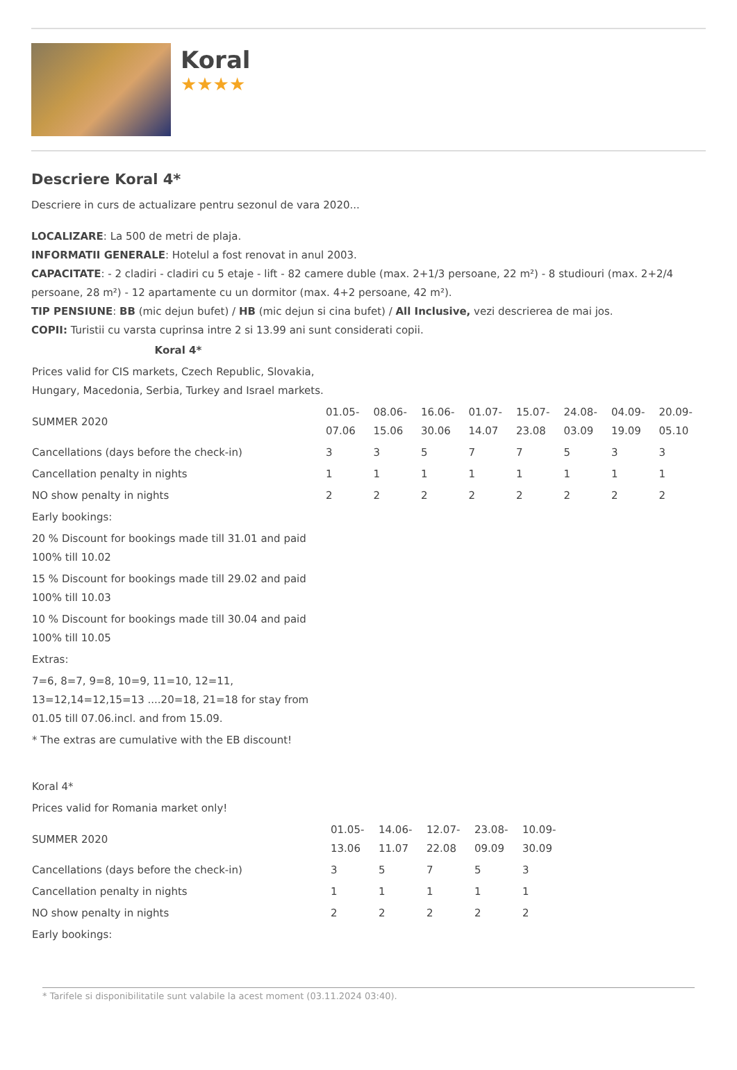Koral
★★★★
Descriere Koral 4*
Descriere in curs de actualizare pentru sezonul de vara 2020...
LOCALIZARE: La 500 de metri de plaja.
INFORMATII GENERALE: Hotelul a fost renovat in anul 2003.
CAPACITATE: - 2 cladiri - cladiri cu 5 etaje - lift - 82 camere duble (max. 2+1/3 persoane, 22 m²) - 8 studiouri (max. 2+2/4 persoane, 28 m²) - 12 apartamente cu un dormitor (max. 4+2 persoane, 42 m²).
TIP PENSIUNE: BB (mic dejun bufet) / HB (mic dejun si cina bufet) / All Inclusive, vezi descrierea de mai jos.
COPII: Turistii cu varsta cuprinsa intre 2 si 13.99 ani sunt considerati copii.
| Koral 4* | | | | | | | | |
| Prices valid for CIS markets, Czech Republic, Slovakia, Hungary, Macedonia, Serbia, Turkey and Israel markets. | | | | | | | | |
| SUMMER 2020 | 01.05-07.06 | 08.06-15.06 | 16.06-30.06 | 01.07-14.07 | 15.07-23.08 | 24.08-03.09 | 04.09-19.09 | 20.09-05.10 |
| Cancellations (days before the check-in) | 3 | 3 | 5 | 7 | 7 | 5 | 3 | 3 |
| Cancellation penalty in nights | 1 | 1 | 1 | 1 | 1 | 1 | 1 | 1 |
| NO show penalty in nights | 2 | 2 | 2 | 2 | 2 | 2 | 2 | 2 |
| Early bookings: | | | | | | | | |
| 20 % Discount for bookings made till 31.01 and paid 100% till 10.02 | | | | | | | | |
| 15 % Discount for bookings made till 29.02 and paid 100% till 10.03 | | | | | | | | |
| 10 % Discount for bookings made till 30.04 and paid 100% till 10.05 | | | | | | | | |
| Extras: | | | | | | | | |
| 7=6, 8=7, 9=8, 10=9, 11=10, 12=11, 13=12,14=12,15=13 ....20=18, 21=18 for stay from 01.05 till 07.06.incl. and from 15.09. | | | | | | | | |
| * The extras are cumulative with the EB discount! | | | | | | | | |
| Koral 4* | | | | | |
| Prices valid for Romania market only! | | | | | |
| SUMMER 2020 | 01.05-13.06 | 14.06-11.07 | 12.07-22.08 | 23.08-09.09 | 10.09-30.09 |
| Cancellations (days before the check-in) | 3 | 5 | 7 | 5 | 3 |
| Cancellation penalty in nights | 1 | 1 | 1 | 1 | 1 |
| NO show penalty in nights | 2 | 2 | 2 | 2 | 2 |
| Early bookings: | | | | | |
* Tarifele si disponibilitatile sunt valabile la acest moment (03.11.2024 03:40).